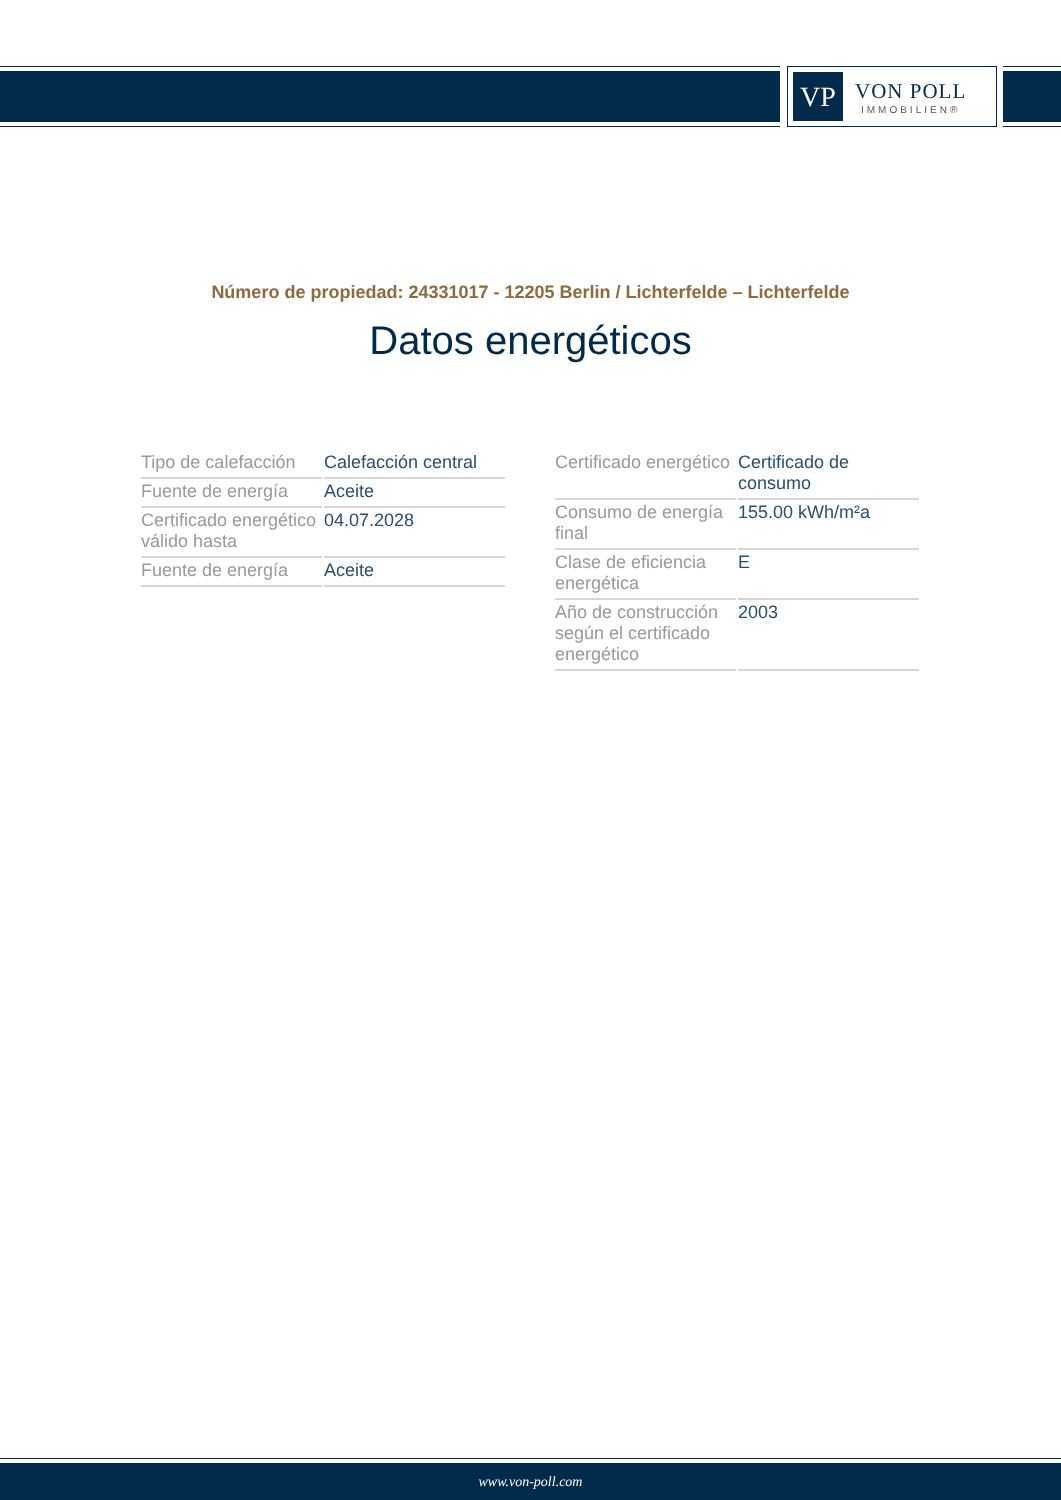VP
VON POLL
IMMOBILIEN®
Número de propiedad: 24331017 - 12205 Berlin / Lichterfelde – Lichterfelde
Datos energéticos
| Tipo de calefacción | Calefacción central |
| Fuente de energía | Aceite |
| Certificado energético válido hasta | 04.07.2028 |
| Fuente de energía | Aceite |
| Certificado energético | Certificado de consumo |
| Consumo de energía final | 155.00 kWh/m²a |
| Clase de eficiencia energética | E |
| Año de construcción según el certificado energético | 2003 |
www.von-poll.com